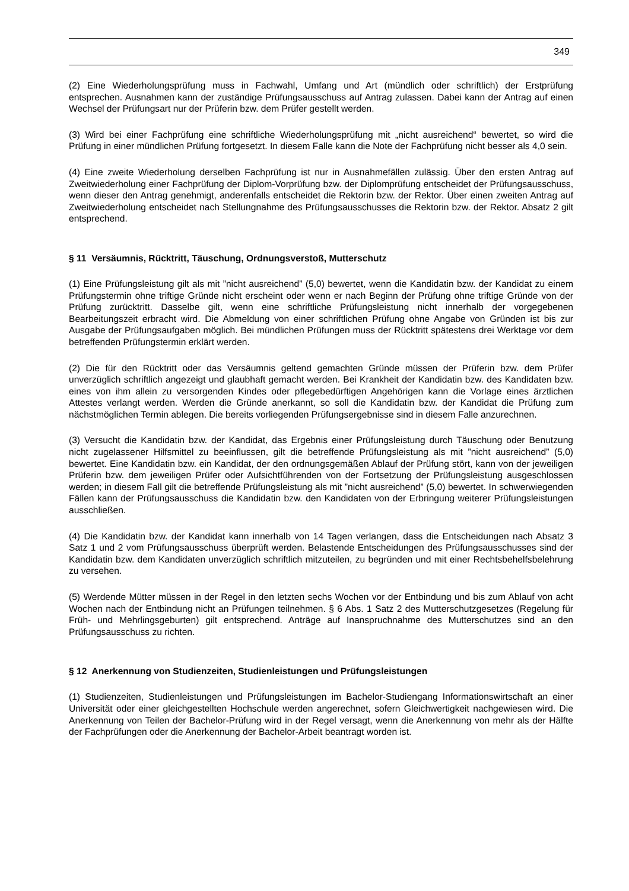349
(2) Eine Wiederholungsprüfung muss in Fachwahl, Umfang und Art (mündlich oder schriftlich) der Erstprüfung entsprechen. Ausnahmen kann der zuständige Prüfungsausschuss auf Antrag zulassen. Dabei kann der Antrag auf einen Wechsel der Prüfungsart nur der Prüferin bzw. dem Prüfer gestellt werden.
(3) Wird bei einer Fachprüfung eine schriftliche Wiederholungsprüfung mit „nicht ausreichend“ bewertet, so wird die Prüfung in einer mündlichen Prüfung fortgesetzt. In diesem Falle kann die Note der Fachprüfung nicht besser als 4,0 sein.
(4) Eine zweite Wiederholung derselben Fachprüfung ist nur in Ausnahmefällen zulässig. Über den ersten Antrag auf Zweitwiederholung einer Fachprüfung der Diplom-Vorprüfung bzw. der Diplomprüfung entscheidet der Prüfungsausschuss, wenn dieser den Antrag genehmigt, anderenfalls entscheidet die Rektorin bzw. der Rektor. Über einen zweiten Antrag auf Zweitwiederholung entscheidet nach Stellungnahme des Prüfungsausschusses die Rektorin bzw. der Rektor. Absatz 2 gilt entsprechend.
§ 11 Versäumnis, Rücktritt, Täuschung, Ordnungsverstoß, Mutterschutz
(1) Eine Prüfungsleistung gilt als mit ”nicht ausreichend” (5,0) bewertet, wenn die Kandidatin bzw. der Kandidat zu einem Prüfungstermin ohne triftige Gründe nicht erscheint oder wenn er nach Beginn der Prüfung ohne triftige Gründe von der Prüfung zurücktritt. Dasselbe gilt, wenn eine schriftliche Prüfungsleistung nicht innerhalb der vorgegebenen Bearbeitungszeit erbracht wird. Die Abmeldung von einer schriftlichen Prüfung ohne Angabe von Gründen ist bis zur Ausgabe der Prüfungsaufgaben möglich. Bei mündlichen Prüfungen muss der Rücktritt spätestens drei Werktage vor dem betreffenden Prüfungstermin erklärt werden.
(2) Die für den Rücktritt oder das Versäumnis geltend gemachten Gründe müssen der Prüferin bzw. dem Prüfer unverzüglich schriftlich angezeigt und glaubhaft gemacht werden. Bei Krankheit der Kandidatin bzw. des Kandidaten bzw. eines von ihm allein zu versorgenden Kindes oder pflegebedürftigen Angehörigen kann die Vorlage eines ärztlichen Attestes verlangt werden. Werden die Gründe anerkannt, so soll die Kandidatin bzw. der Kandidat die Prüfung zum nächstmöglichen Termin ablegen. Die bereits vorliegenden Prüfungsergebnisse sind in diesem Falle anzurechnen.
(3) Versucht die Kandidatin bzw. der Kandidat, das Ergebnis einer Prüfungsleistung durch Täuschung oder Benutzung nicht zugelassener Hilfsmittel zu beeinflussen, gilt die betreffende Prüfungsleistung als mit ”nicht ausreichend” (5,0) bewertet. Eine Kandidatin bzw. ein Kandidat, der den ordnungsgemäßen Ablauf der Prüfung stört, kann von der jeweiligen Prüferin bzw. dem jeweiligen Prüfer oder Aufsichtführenden von der Fortsetzung der Prüfungsleistung ausgeschlossen werden; in diesem Fall gilt die betreffende Prüfungsleistung als mit ”nicht ausreichend” (5,0) bewertet. In schwerwiegenden Fällen kann der Prüfungsausschuss die Kandidatin bzw. den Kandidaten von der Erbringung weiterer Prüfungsleistungen ausschließen.
(4) Die Kandidatin bzw. der Kandidat kann innerhalb von 14 Tagen verlangen, dass die Entscheidungen nach Absatz 3 Satz 1 und 2 vom Prüfungsausschuss überprüft werden. Belastende Entscheidungen des Prüfungsausschusses sind der Kandidatin bzw. dem Kandidaten unverzüglich schriftlich mitzuteilen, zu begründen und mit einer Rechtsbehelfsbelehrung zu versehen.
(5) Werdende Mütter müssen in der Regel in den letzten sechs Wochen vor der Entbindung und bis zum Ablauf von acht Wochen nach der Entbindung nicht an Prüfungen teilnehmen. § 6 Abs. 1 Satz 2 des Mutterschutzgesetzes (Regelung für Früh- und Mehrlingsgeburten) gilt entsprechend. Anträge auf Inanspruchnahme des Mutterschutzes sind an den Prüfungsausschuss zu richten.
§ 12 Anerkennung von Studienzeiten, Studienleistungen und Prüfungsleistungen
(1) Studienzeiten, Studienleistungen und Prüfungsleistungen im Bachelor-Studiengang Informationswirtschaft an einer Universität oder einer gleichgestellten Hochschule werden angerechnet, sofern Gleichwertigkeit nachgewiesen wird. Die Anerkennung von Teilen der Bachelor-Prüfung wird in der Regel versagt, wenn die Anerkennung von mehr als der Hälfte der Fachprüfungen oder die Anerkennung der Bachelor-Arbeit beantragt worden ist.